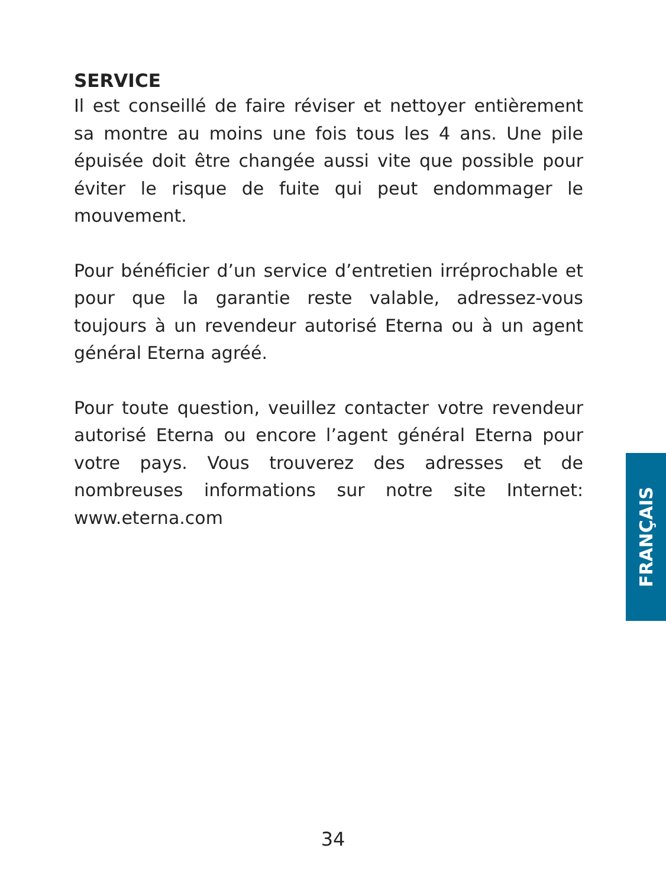SERVICE
Il est conseillé de faire réviser et nettoyer entièrement sa montre au moins une fois tous les 4 ans. Une pile épuisée doit être changée aussi vite que possible pour éviter le risque de fuite qui peut endommager le mouvement.
Pour bénéficier d’un service d’entretien irréprochable et pour que la garantie reste valable, adressez-vous toujours à un revendeur autorisé Eterna ou à un agent général Eterna agréé.
Pour toute question, veuillez contacter votre revendeur autorisé Eterna ou encore l’agent général Eterna pour votre pays. Vous trouverez des adresses et de nombreuses informations sur notre site Internet: www.eterna.com
FRANÇAIS
34